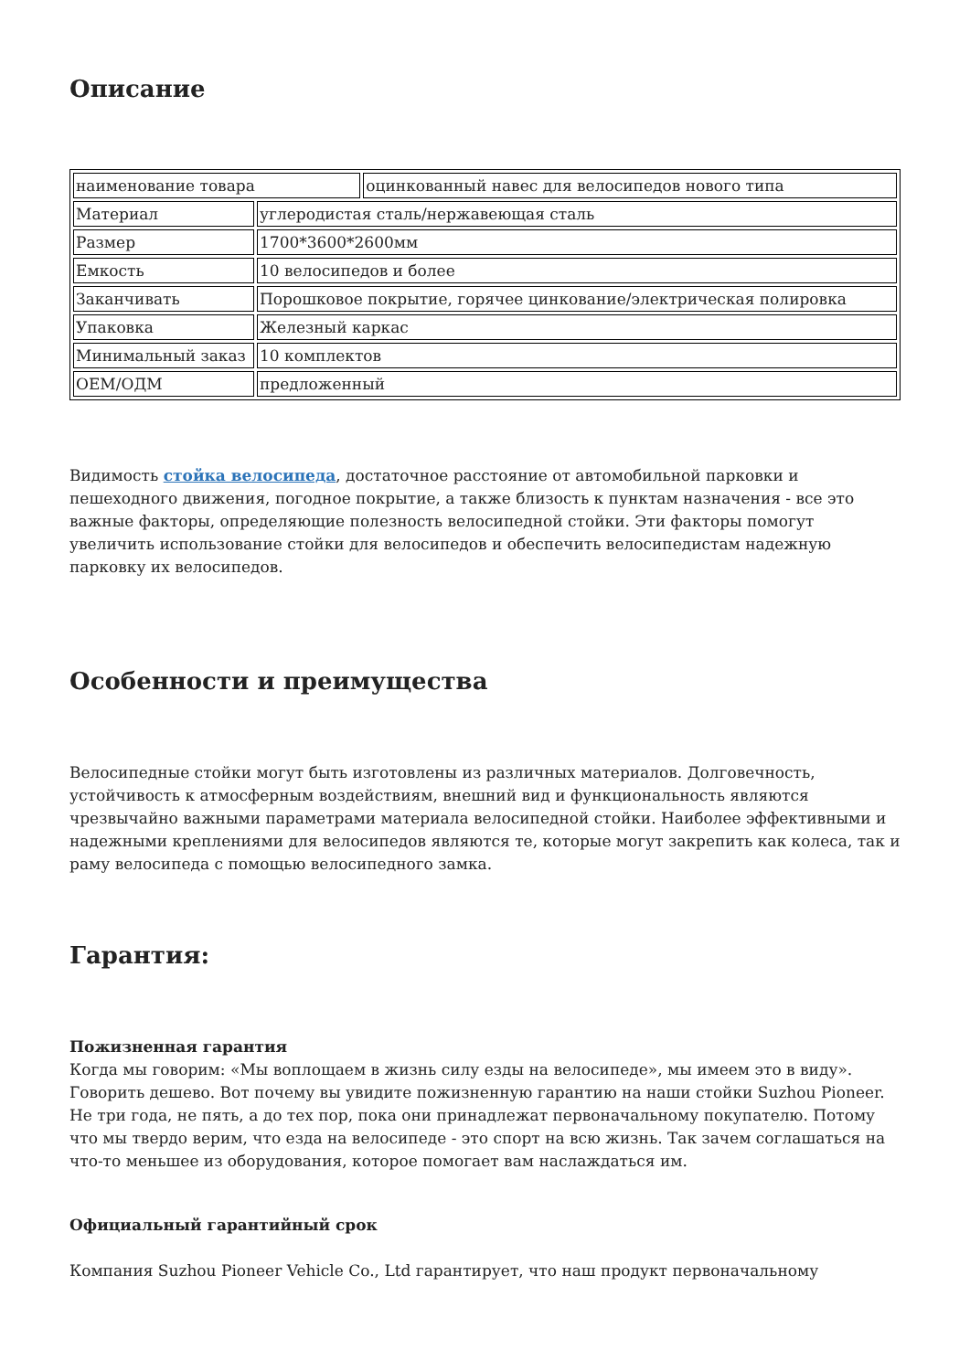Описание
| наименование товара | | оцинкованный навес для велосипедов нового типа |
| Материал | углеродистая сталь/нержавеющая сталь | |
| Размер | 1700*3600*2600мм | |
| Емкость | 10 велосипедов и более | |
| Заканчивать | Порошковое покрытие, горячее цинкование/электрическая полировка | |
| Упаковка | Железный каркас | |
| Минимальный заказ | 10 комплектов | |
| OEM/ОДМ | предложенный | |
Видимость стойка велосипеда, достаточное расстояние от автомобильной парковки и пешеходного движения, погодное покрытие, а также близость к пунктам назначения - все это важные факторы, определяющие полезность велосипедной стойки. Эти факторы помогут увеличить использование стойки для велосипедов и обеспечить велосипедистам надежную парковку их велосипедов.
Особенности и преимущества
Велосипедные стойки могут быть изготовлены из различных материалов. Долговечность, устойчивость к атмосферным воздействиям, внешний вид и функциональность являются чрезвычайно важными параметрами материала велосипедной стойки. Наиболее эффективными и надежными креплениями для велосипедов являются те, которые могут закрепить как колеса, так и раму велосипеда с помощью велосипедного замка.
Гарантия:
Пожизненная гарантия
Когда мы говорим: «Мы воплощаем в жизнь силу езды на велосипеде», мы имеем это в виду». Говорить дешево. Вот почему вы увидите пожизненную гарантию на наши стойки Suzhou Pioneer. Не три года, не пять, а до тех пор, пока они принадлежат первоначальному покупателю. Потому что мы твердо верим, что езда на велосипеде - это спорт на всю жизнь. Так зачем соглашаться на что-то меньшее из оборудования, которое помогает вам наслаждаться им.
Официальный гарантийный срок
Компания Suzhou Pioneer Vehicle Co., Ltd гарантирует, что наш продукт первоначальному